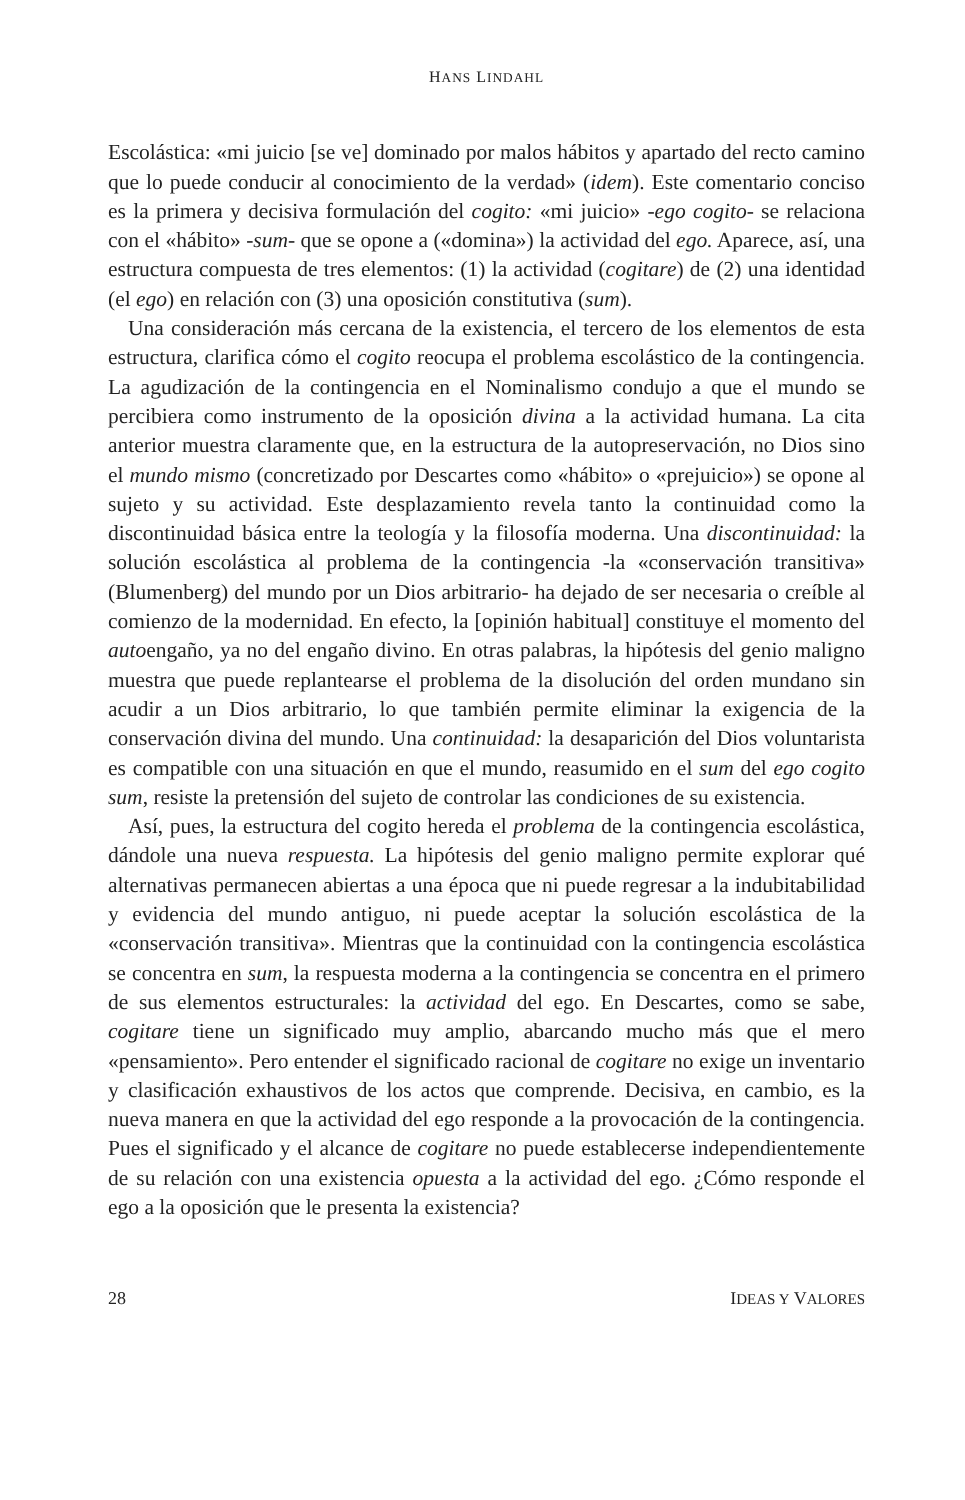HANS LINDAHL
Escolástica: «mi juicio [se ve] dominado por malos hábitos y apartado del recto camino que lo puede conducir al conocimiento de la verdad» (idem). Este comentario conciso es la primera y decisiva formulación del cogito: «mi juicio» -ego cogito- se relaciona con el «hábito» -sum- que se opone a («domina») la actividad del ego. Aparece, así, una estructura compuesta de tres elementos: (1) la actividad (cogitare) de (2) una identidad (el ego) en relación con (3) una oposición constitutiva (sum).
Una consideración más cercana de la existencia, el tercero de los elementos de esta estructura, clarifica cómo el cogito reocupa el problema escolástico de la contingencia. La agudización de la contingencia en el Nominalismo condujo a que el mundo se percibiera como instrumento de la oposición divina a la actividad humana. La cita anterior muestra claramente que, en la estructura de la autopreservación, no Dios sino el mundo mismo (concretizado por Descartes como «hábito» o «prejuicio») se opone al sujeto y su actividad. Este desplazamiento revela tanto la continuidad como la discontinuidad básica entre la teología y la filosofía moderna. Una discontinuidad: la solución escolástica al problema de la contingencia -la «conservación transitiva» (Blumenberg) del mundo por un Dios arbitrario- ha dejado de ser necesaria o creíble al comienzo de la modernidad. En efecto, la [opinión habitual] constituye el momento del autoengaño, ya no del engaño divino. En otras palabras, la hipótesis del genio maligno muestra que puede replantearse el problema de la disolución del orden mundano sin acudir a un Dios arbitrario, lo que también permite eliminar la exigencia de la conservación divina del mundo. Una continuidad: la desaparición del Dios voluntarista es compatible con una situación en que el mundo, reasumido en el sum del ego cogito sum, resiste la pretensión del sujeto de controlar las condiciones de su existencia.
Así, pues, la estructura del cogito hereda el problema de la contingencia escolástica, dándole una nueva respuesta. La hipótesis del genio maligno permite explorar qué alternativas permanecen abiertas a una época que ni puede regresar a la indubitabilidad y evidencia del mundo antiguo, ni puede aceptar la solución escolástica de la «conservación transitiva». Mientras que la continuidad con la contingencia escolástica se concentra en sum, la respuesta moderna a la contingencia se concentra en el primero de sus elementos estructurales: la actividad del ego. En Descartes, como se sabe, cogitare tiene un significado muy amplio, abarcando mucho más que el mero «pensamiento». Pero entender el significado racional de cogitare no exige un inventario y clasificación exhaustivos de los actos que comprende. Decisiva, en cambio, es la nueva manera en que la actividad del ego responde a la provocación de la contingencia. Pues el significado y el alcance de cogitare no puede establecerse independientemente de su relación con una existencia opuesta a la actividad del ego. ¿Cómo responde el ego a la oposición que le presenta la existencia?
28 IDEAS Y VALORES